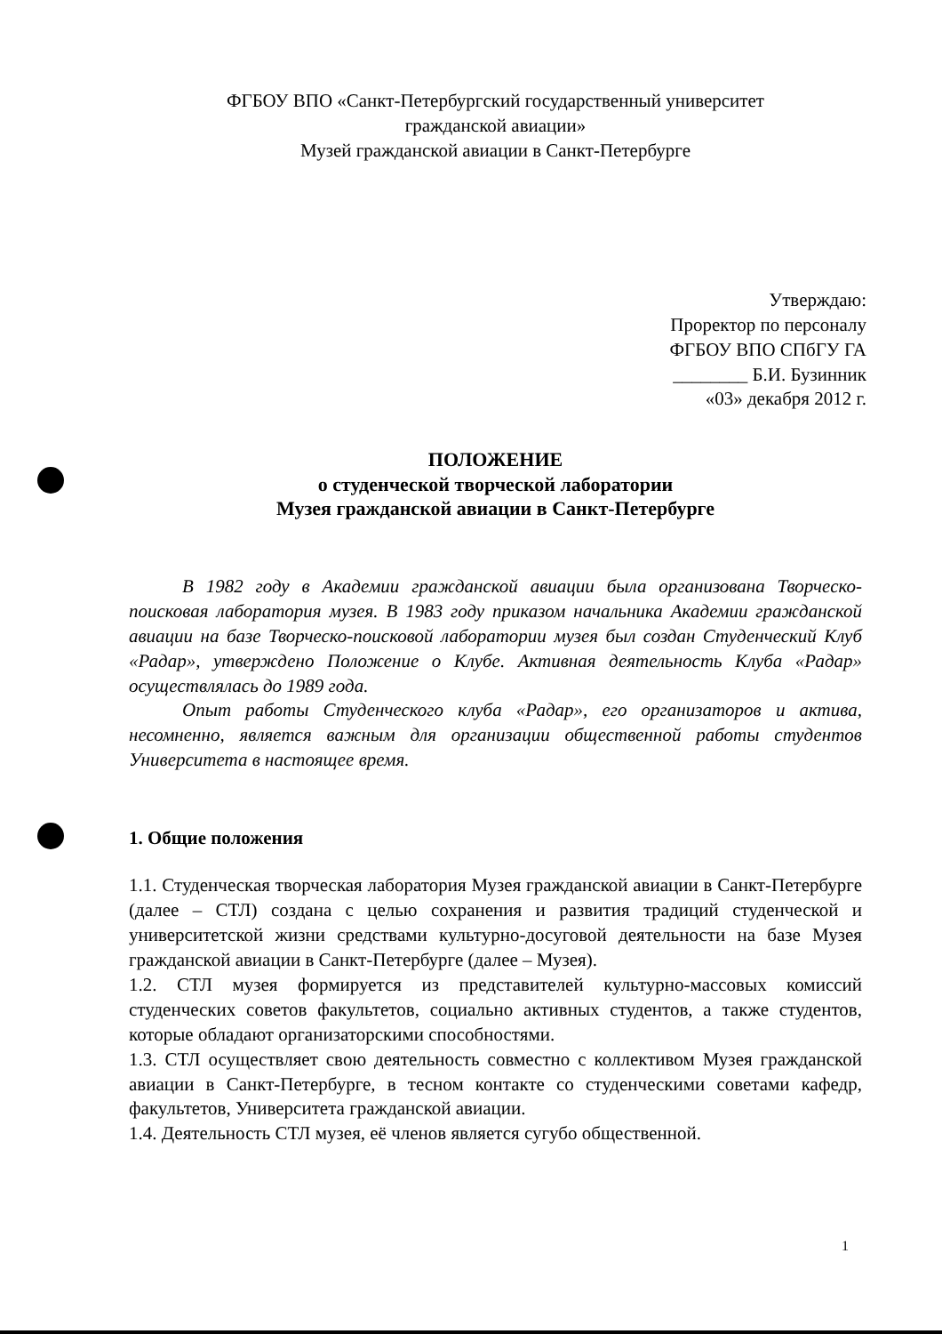ФГБОУ ВПО «Санкт-Петербургский государственный университет
гражданской авиации»
Музей гражданской авиации в Санкт-Петербурге
Утверждаю:
Проректор по персоналу
ФГБОУ ВПО СПбГУ ГА
________ Б.И. Бузинник
«03» декабря 2012 г.
ПОЛОЖЕНИЕ
о студенческой творческой лаборатории
Музея гражданской авиации в Санкт-Петербурге
В 1982 году в Академии гражданской авиации была организована Творческо-поисковая лаборатория музея. В 1983 году приказом начальника Академии гражданской авиации на базе Творческо-поисковой лаборатории музея был создан Студенческий Клуб «Радар», утверждено Положение о Клубе. Активная деятельность Клуба «Радар» осуществлялась до 1989 года.
Опыт работы Студенческого клуба «Радар», его организаторов и актива, несомненно, является важным для организации общественной работы студентов Университета в настоящее время.
1. Общие положения
1.1. Студенческая творческая лаборатория Музея гражданской авиации в Санкт-Петербурге (далее – СТЛ) создана с целью сохранения и развития традиций студенческой и университетской жизни средствами культурно-досуговой деятельности на базе Музея гражданской авиации в Санкт-Петербурге (далее – Музея).
1.2. СТЛ музея формируется из представителей культурно-массовых комиссий студенческих советов факультетов, социально активных студентов, а также студентов, которые обладают организаторскими способностями.
1.3. СТЛ осуществляет свою деятельность совместно с коллективом Музея гражданской авиации в Санкт-Петербурге, в тесном контакте со студенческими советами кафедр, факультетов, Университета гражданской авиации.
1.4. Деятельность СТЛ музея, её членов является сугубо общественной.
1